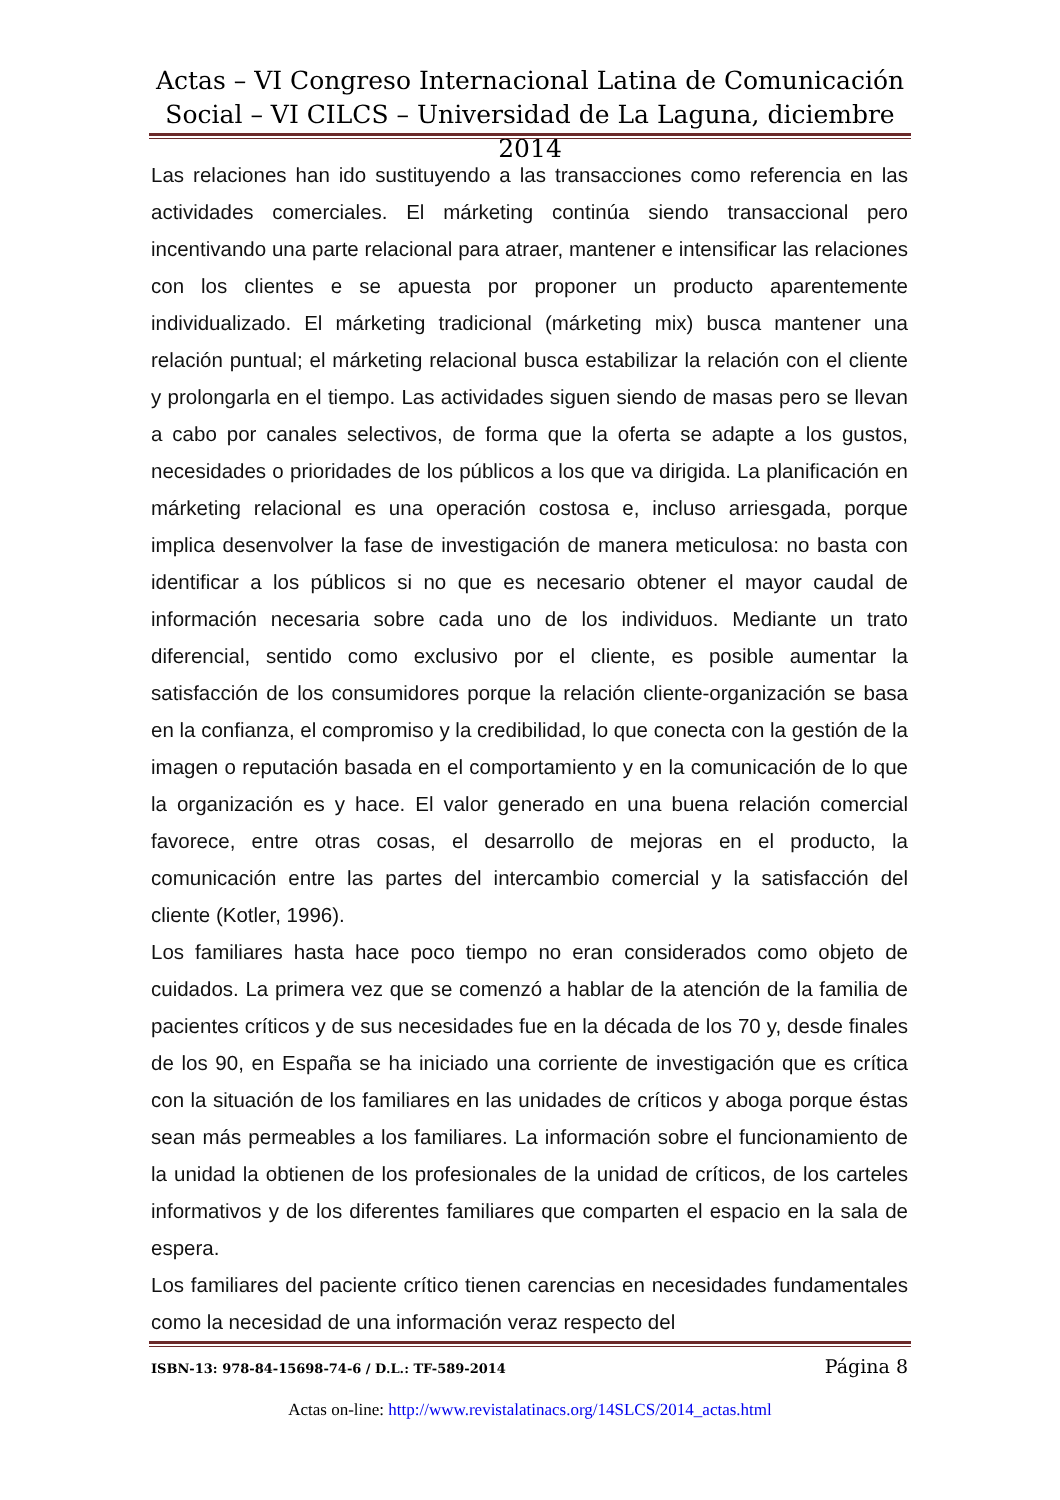Actas – VI Congreso Internacional Latina de Comunicación Social – VI CILCS – Universidad de La Laguna, diciembre 2014
Las relaciones han ido sustituyendo a las transacciones como referencia en las actividades comerciales. El márketing continúa siendo transaccional pero incentivando una parte relacional para atraer, mantener e intensificar las relaciones con los clientes e se apuesta por proponer un producto aparentemente individualizado. El márketing tradicional (márketing mix) busca mantener una relación puntual; el márketing relacional busca estabilizar la relación con el cliente y prolongarla en el tiempo. Las actividades siguen siendo de masas pero se llevan a cabo por canales selectivos, de forma que la oferta se adapte a los gustos, necesidades o prioridades de los públicos a los que va dirigida. La planificación en márketing relacional es una operación costosa e, incluso arriesgada, porque implica desenvolver la fase de investigación de manera meticulosa: no basta con identificar a los públicos si no que es necesario obtener el mayor caudal de información necesaria sobre cada uno de los individuos. Mediante un trato diferencial, sentido como exclusivo por el cliente, es posible aumentar la satisfacción de los consumidores porque la relación cliente-organización se basa en la confianza, el compromiso y la credibilidad, lo que conecta con la gestión de la imagen o reputación basada en el comportamiento y en la comunicación de lo que la organización es y hace. El valor generado en una buena relación comercial favorece, entre otras cosas, el desarrollo de mejoras en el producto, la comunicación entre las partes del intercambio comercial y la satisfacción del cliente (Kotler, 1996).
Los familiares hasta hace poco tiempo no eran considerados como objeto de cuidados. La primera vez que se comenzó a hablar de la atención de la familia de pacientes críticos y de sus necesidades fue en la década de los 70 y, desde finales de los 90, en España se ha iniciado una corriente de investigación que es crítica con la situación de los familiares en las unidades de críticos y aboga porque éstas sean más permeables a los familiares. La información sobre el funcionamiento de la unidad la obtienen de los profesionales de la unidad de críticos, de los carteles informativos y de los diferentes familiares que comparten el espacio en la sala de espera.
Los familiares del paciente crítico tienen carencias en necesidades fundamentales como la necesidad de una información veraz respecto del
ISBN-13: 978-84-15698-74-6 / D.L.: TF-589-2014 Página 8
Actas on-line: http://www.revistalatinacs.org/14SLCS/2014_actas.html